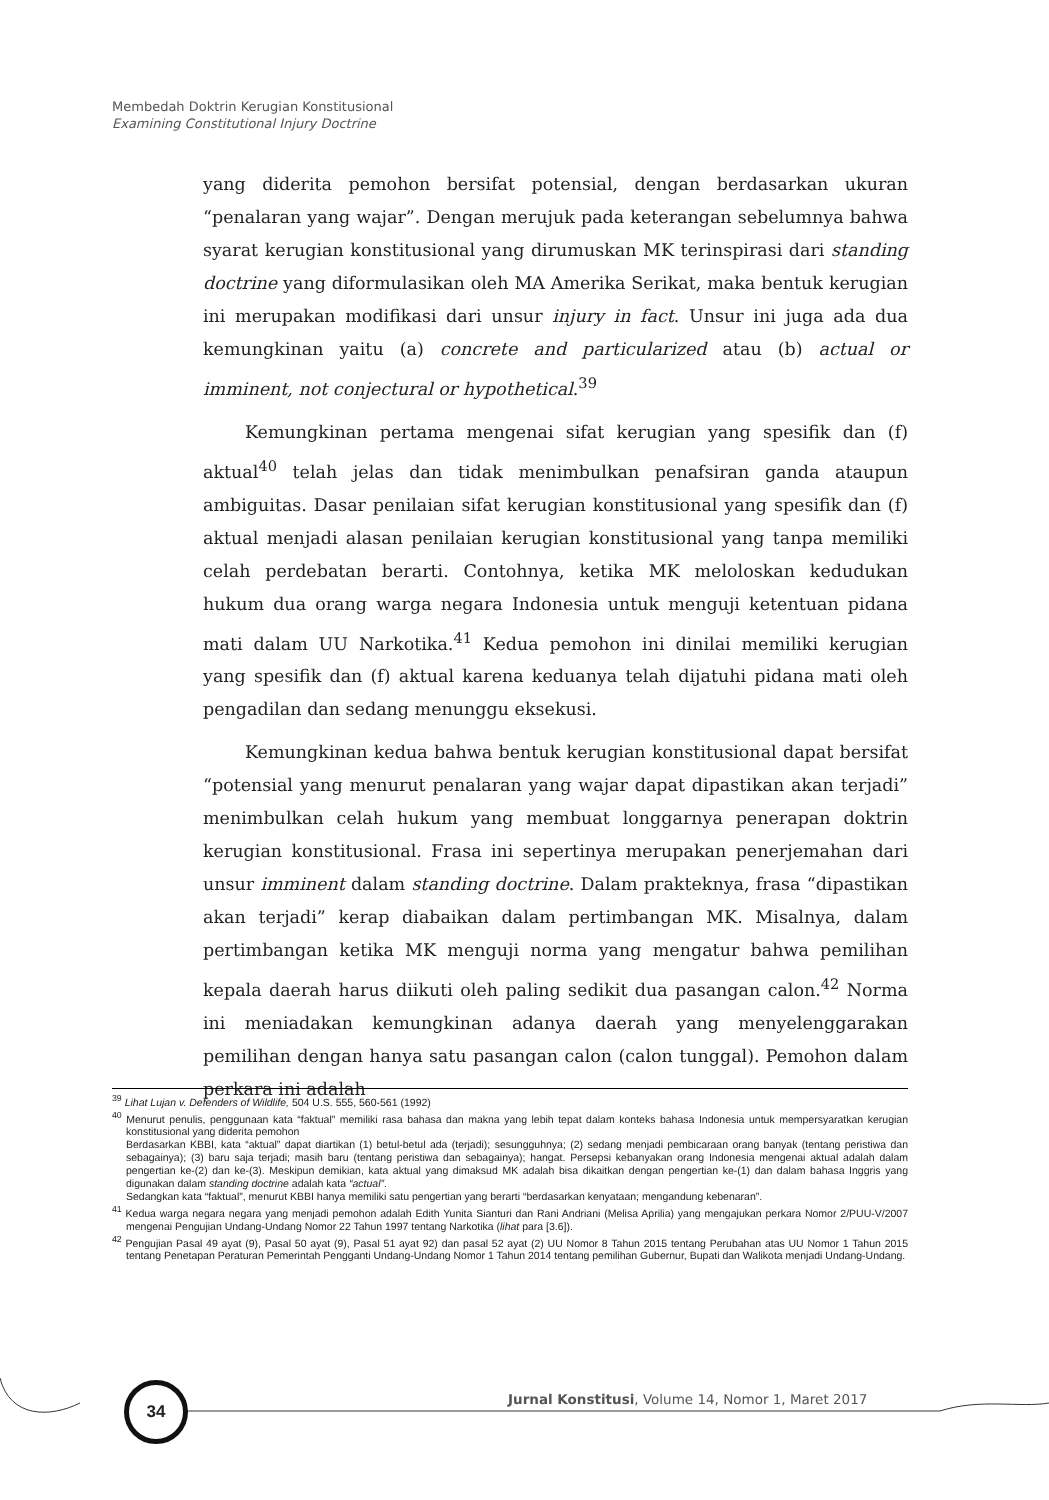Membedah Doktrin Kerugian Konstitusional
Examining Constitutional Injury Doctrine
yang diderita pemohon bersifat potensial, dengan berdasarkan ukuran “penalaran yang wajar”. Dengan merujuk pada keterangan sebelumnya bahwa syarat kerugian konstitusional yang dirumuskan MK terinspirasi dari standing doctrine yang diformulasikan oleh MA Amerika Serikat, maka bentuk kerugian ini merupakan modifikasi dari unsur injury in fact. Unsur ini juga ada dua kemungkinan yaitu (a) concrete and particularized atau (b) actual or imminent, not conjectural or hypothetical.<sup>39</sup>
Kemungkinan pertama mengenai sifat kerugian yang spesifik dan (f) aktual<sup>40</sup> telah jelas dan tidak menimbulkan penafsiran ganda ataupun ambiguitas. Dasar penilaian sifat kerugian konstitusional yang spesifik dan (f) aktual menjadi alasan penilaian kerugian konstitusional yang tanpa memiliki celah perdebatan berarti. Contohnya, ketika MK meloloskan kedudukan hukum dua orang warga negara Indonesia untuk menguji ketentuan pidana mati dalam UU Narkotika.<sup>41</sup> Kedua pemohon ini dinilai memiliki kerugian yang spesifik dan (f) aktual karena keduanya telah dijatuhi pidana mati oleh pengadilan dan sedang menunggu eksekusi.
Kemungkinan kedua bahwa bentuk kerugian konstitusional dapat bersifat “potensial yang menurut penalaran yang wajar dapat dipastikan akan terjadi” menimbulkan celah hukum yang membuat longgarnya penerapan doktrin kerugian konstitusional. Frasa ini sepertinya merupakan penerjemahan dari unsur imminent dalam standing doctrine. Dalam prakteknya, frasa “dipastikan akan terjadi” kerap diabaikan dalam pertimbangan MK. Misalnya, dalam pertimbangan ketika MK menguji norma yang mengatur bahwa pemilihan kepala daerah harus diikuti oleh paling sedikit dua pasangan calon.<sup>42</sup> Norma ini meniadakan kemungkinan adanya daerah yang menyelenggarakan pemilihan dengan hanya satu pasangan calon (calon tunggal). Pemohon dalam perkara ini adalah
<sup>39</sup> Lihat Lujan v. Defenders of Wildlife, 504 U.S. 555, 560-561 (1992)
<sup>40</sup> Menurut penulis, penggunaan kata “faktual” memiliki rasa bahasa dan makna yang lebih tepat dalam konteks bahasa Indonesia untuk mempersyaratkan kerugian konstitusional yang diderita pemohon
Berdasarkan KBBI, kata “aktual” dapat diartikan (1) betul-betul ada (terjadi); sesungguhnya; (2) sedang menjadi pembicaraan orang banyak (tentang peristiwa dan sebagainya); (3) baru saja terjadi; masih baru (tentang peristiwa dan sebagainya); hangat. Persepsi kebanyakan orang Indonesia mengenai aktual adalah dalam pengertian ke-(2) dan ke-(3). Meskipun demikian, kata aktual yang dimaksud MK adalah bisa dikaitkan dengan pengertian ke-(1) dan dalam bahasa Inggris yang digunakan dalam standing doctrine adalah kata “actual”.
Sedangkan kata “faktual”, menurut KBBI hanya memiliki satu pengertian yang berarti “berdasarkan kenyataan; mengandung kebenaran”.
<sup>41</sup> Kedua warga negara negara yang menjadi pemohon adalah Edith Yunita Sianturi dan Rani Andriani (Melisa Aprilia) yang mengajukan perkara Nomor 2/PUU-V/2007 mengenai Pengujian Undang-Undang Nomor 22 Tahun 1997 tentang Narkotika (lihat para [3.6]).
<sup>42</sup> Pengujian Pasal 49 ayat (9), Pasal 50 ayat (9), Pasal 51 ayat 92) dan pasal 52 ayat (2) UU Nomor 8 Tahun 2015 tentang Perubahan atas UU Nomor 1 Tahun 2015 tentang Penetapan Peraturan Pemerintah Pengganti Undang-Undang Nomor 1 Tahun 2014 tentang pemilihan Gubernur, Bupati dan Walikota menjadi Undang-Undang.
34
Jurnal Konstitusi, Volume 14, Nomor 1, Maret 2017